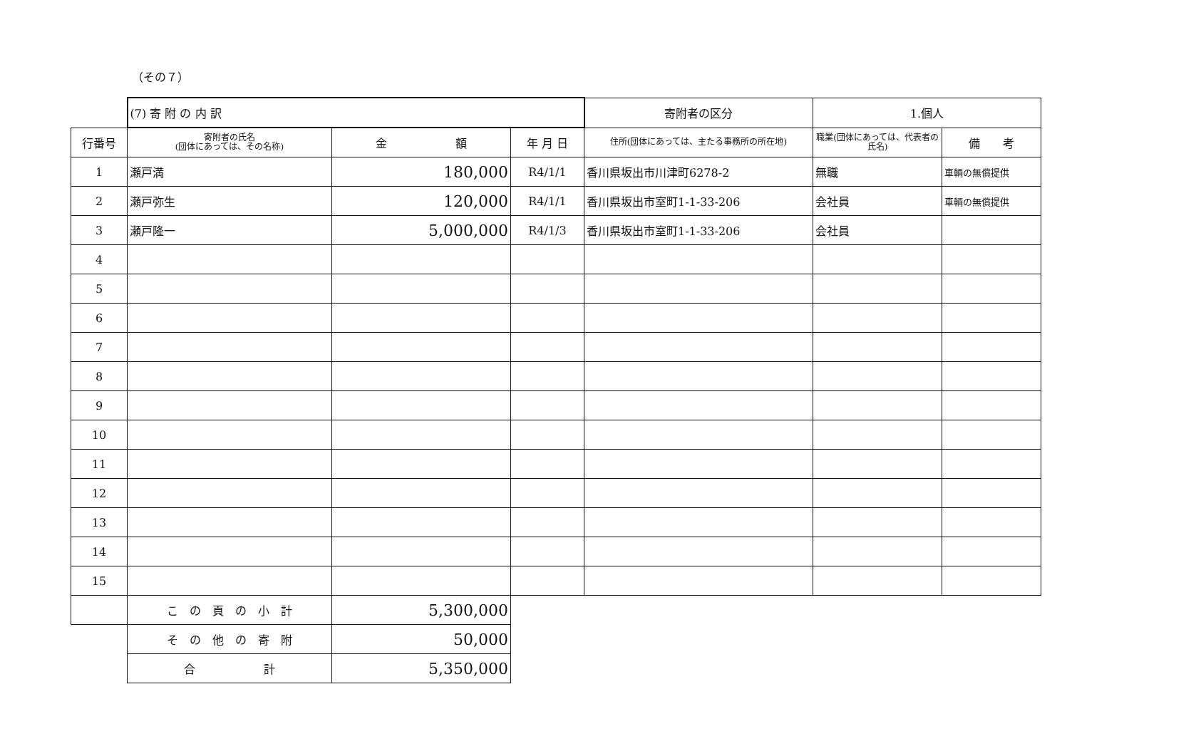（その７）
| | (7) 寄 附 の 内 訳 | | | 寄附者の区分 | 1.個人 | |
| 行番号 | 寄附者の氏名 (団体にあっては、その名称) | 金 額 | 年 月 日 | 住所(団体にあっては、主たる事務所の所在地) | 職業(団体にあっては、代表者の氏名) | 備 考 |
| 1 | 瀬戸満 | 180,000 | R4/1/1 | 香川県坂出市川津町6278-2 | 無職 | 車輌の無償提供 |
| 2 | 瀬戸弥生 | 120,000 | R4/1/1 | 香川県坂出市室町1-1-33-206 | 会社員 | 車輌の無償提供 |
| 3 | 瀬戸隆一 | 5,000,000 | R4/1/3 | 香川県坂出市室町1-1-33-206 | 会社員 | |
| 4 | | | | | | |
| 5 | | | | | | |
| 6 | | | | | | |
| 7 | | | | | | |
| 8 | | | | | | |
| 9 | | | | | | |
| 10 | | | | | | |
| 11 | | | | | | |
| 12 | | | | | | |
| 13 | | | | | | |
| 14 | | | | | | |
| 15 | | | | | | |
| | こ の 頁 の 小 計 | 5,300,000 | | | | |
| | そ の 他 の 寄 附 | 50,000 | | | | |
| | 合 計 | 5,350,000 | | | | |